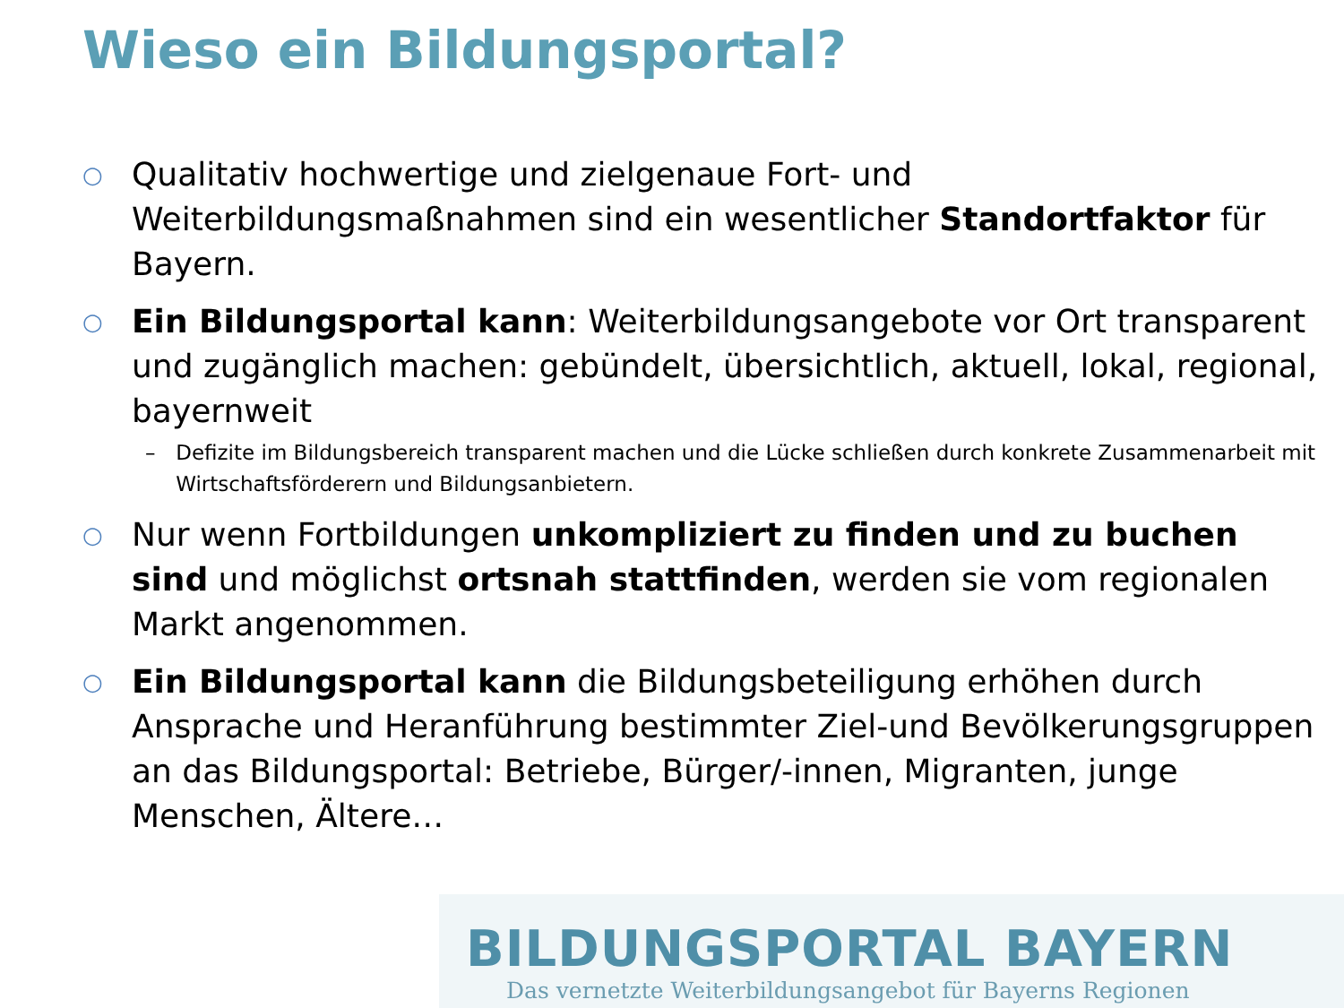Wieso ein Bildungsportal?
○
Qualitativ hochwertige und zielgenaue Fort- und Weiterbildungsmaßnahmen sind ein wesentlicher Standortfaktor für Bayern.
○
Ein Bildungsportal kann: Weiterbildungsangebote vor Ort transparent und zugänglich machen: gebündelt, übersichtlich, aktuell, lokal, regional, bayernweit
– Defizite im Bildungsbereich transparent machen und die Lücke schließen durch konkrete Zusammenarbeit mit Wirtschaftsförderern und Bildungsanbietern.
○
Nur wenn Fortbildungen unkompliziert zu finden und zu buchen sind und möglichst ortsnah stattfinden, werden sie vom regionalen Markt angenommen.
○
Ein Bildungsportal kann die Bildungsbeteiligung erhöhen durch Ansprache und Heranführung bestimmter Ziel-und Bevölkerungsgruppen an das Bildungsportal: Betriebe, Bürger/-innen, Migranten, junge Menschen, Ältere…
BILDUNGSPORTAL BAYERN
Das vernetzte Weiterbildungsangebot für Bayerns Regionen